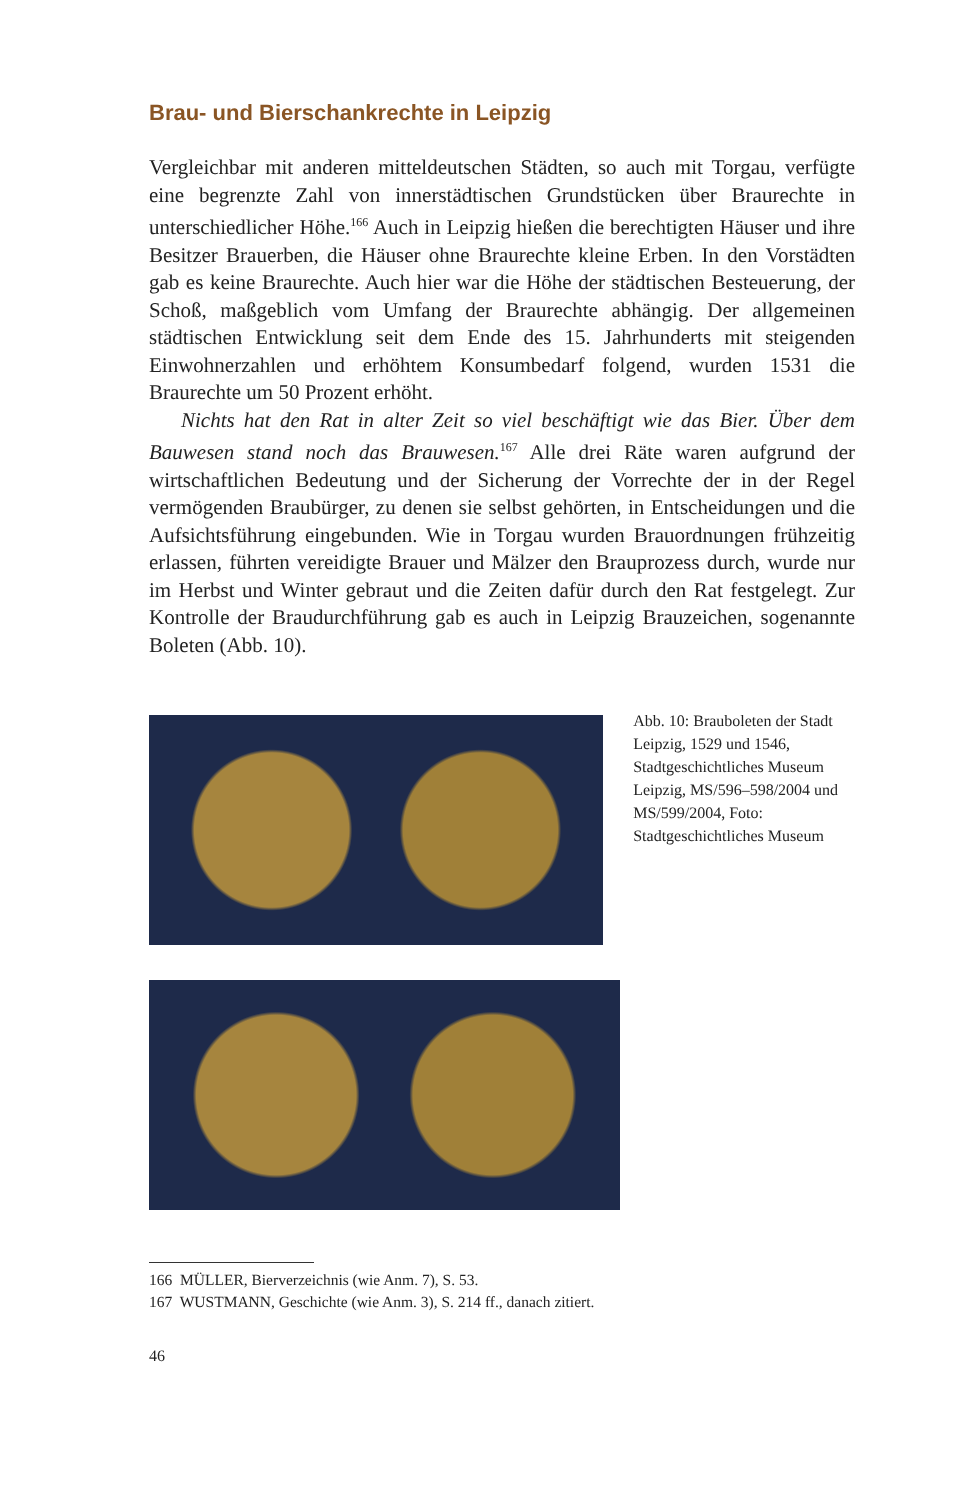Brau- und Bierschankrechte in Leipzig
Vergleichbar mit anderen mitteldeutschen Städten, so auch mit Torgau, verfügte eine begrenzte Zahl von innerstädtischen Grundstücken über Braurechte in unterschiedlicher Höhe.<sup>166</sup> Auch in Leipzig hießen die berechtigten Häuser und ihre Besitzer Brauerben, die Häuser ohne Braurechte kleine Erben. In den Vorstädten gab es keine Braurechte. Auch hier war die Höhe der städtischen Besteuerung, der Schoß, maßgeblich vom Umfang der Braurechte abhängig. Der allgemeinen städtischen Entwicklung seit dem Ende des 15. Jahrhunderts mit steigenden Einwohnerzahlen und erhöhtem Konsumbedarf folgend, wurden 1531 die Braurechte um 50 Prozent erhöht.
Nichts hat den Rat in alter Zeit so viel beschäftigt wie das Bier. Über dem Bauwesen stand noch das Brauwesen.<sup>167</sup> Alle drei Räte waren aufgrund der wirtschaftlichen Bedeutung und der Sicherung der Vorrechte der in der Regel vermögenden Braubürger, zu denen sie selbst gehörten, in Entscheidungen und die Aufsichtsführung eingebunden. Wie in Torgau wurden Brauordnungen frühzeitig erlassen, führten vereidigte Brauer und Mälzer den Brauprozess durch, wurde nur im Herbst und Winter gebraut und die Zeiten dafür durch den Rat festgelegt. Zur Kontrolle der Braudurchführung gab es auch in Leipzig Brauzeichen, sogenannte Boleten (Abb. 10).
Abb. 10: Brauboleten der Stadt Leipzig, 1529 und 1546, Stadtgeschichtliches Museum Leipzig, MS/596–598/2004 und MS/599/2004, Foto: Stadtgeschichtliches Museum
166 MÜLLER, Bierverzeichnis (wie Anm. 7), S. 53.
167 WUSTMANN, Geschichte (wie Anm. 3), S. 214 ff., danach zitiert.
46